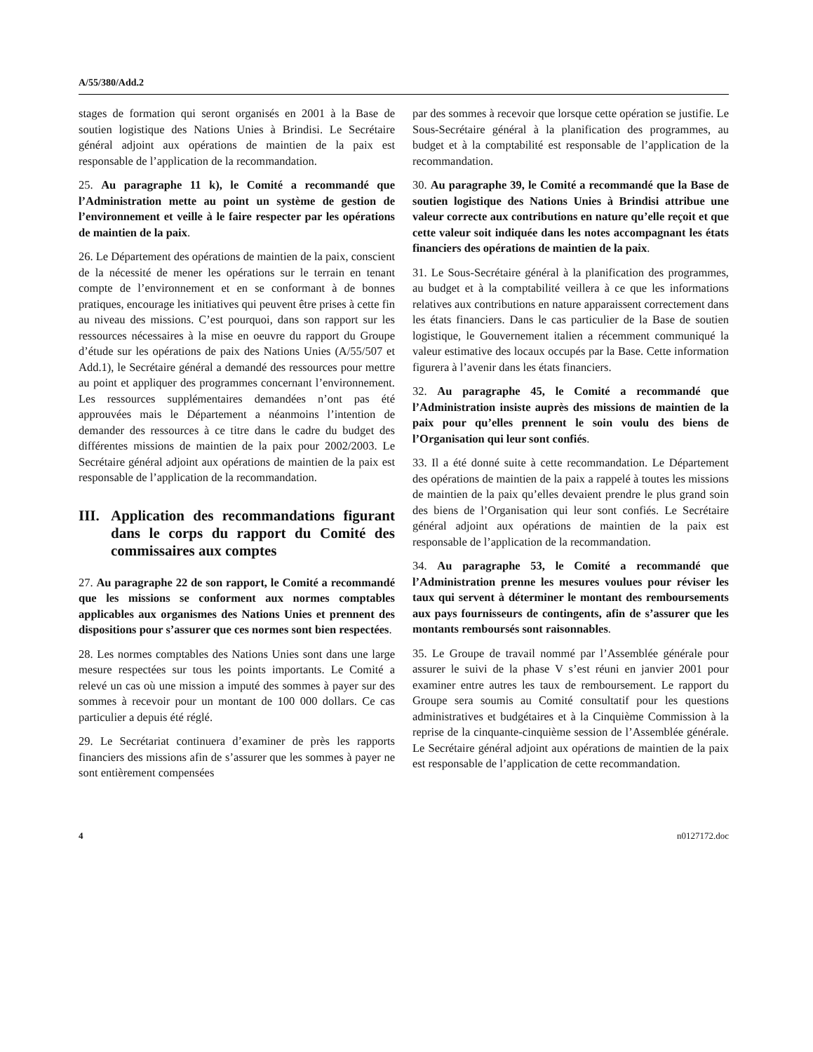A/55/380/Add.2
stages de formation qui seront organisés en 2001 à la Base de soutien logistique des Nations Unies à Brindisi. Le Secrétaire général adjoint aux opérations de maintien de la paix est responsable de l’application de la recommandation.
25. Au paragraphe 11 k), le Comité a recommandé que l’Administration mette au point un système de gestion de l’environnement et veille à le faire respecter par les opérations de maintien de la paix.
26. Le Département des opérations de maintien de la paix, conscient de la nécessité de mener les opérations sur le terrain en tenant compte de l’environnement et en se conformant à de bonnes pratiques, encourage les initiatives qui peuvent être prises à cette fin au niveau des missions. C’est pourquoi, dans son rapport sur les ressources nécessaires à la mise en oeuvre du rapport du Groupe d’étude sur les opérations de paix des Nations Unies (A/55/507 et Add.1), le Secrétaire général a demandé des ressources pour mettre au point et appliquer des programmes concernant l’environnement. Les ressources supplémentaires demandées n’ont pas été approuvées mais le Département a néanmoins l’intention de demander des ressources à ce titre dans le cadre du budget des différentes missions de maintien de la paix pour 2002/2003. Le Secrétaire général adjoint aux opérations de maintien de la paix est responsable de l’application de la recommandation.
III. Application des recommandations figurant dans le corps du rapport du Comité des commissaires aux comptes
27. Au paragraphe 22 de son rapport, le Comité a recommandé que les missions se conforment aux normes comptables applicables aux organismes des Nations Unies et prennent des dispositions pour s’assurer que ces normes sont bien respectées.
28. Les normes comptables des Nations Unies sont dans une large mesure respectées sur tous les points importants. Le Comité a relevé un cas où une mission a imputé des sommes à payer sur des sommes à recevoir pour un montant de 100 000 dollars. Ce cas particulier a depuis été réglé.
29. Le Secrétariat continuera d’examiner de près les rapports financiers des missions afin de s’assurer que les sommes à payer ne sont entièrement compensées
par des sommes à recevoir que lorsque cette opération se justifie. Le Sous-Secrétaire général à la planification des programmes, au budget et à la comptabilité est responsable de l’application de la recommandation.
30. Au paragraphe 39, le Comité a recommandé que la Base de soutien logistique des Nations Unies à Brindisi attribue une valeur correcte aux contributions en nature qu’elle reçoit et que cette valeur soit indiquée dans les notes accompagnant les états financiers des opérations de maintien de la paix.
31. Le Sous-Secrétaire général à la planification des programmes, au budget et à la comptabilité veillera à ce que les informations relatives aux contributions en nature apparaissent correctement dans les états financiers. Dans le cas particulier de la Base de soutien logistique, le Gouvernement italien a récemment communiqué la valeur estimative des locaux occupés par la Base. Cette information figurera à l’avenir dans les états financiers.
32. Au paragraphe 45, le Comité a recommandé que l’Administration insiste auprès des missions de maintien de la paix pour qu’elles prennent le soin voulu des biens de l’Organisation qui leur sont confiés.
33. Il a été donné suite à cette recommandation. Le Département des opérations de maintien de la paix a rappelé à toutes les missions de maintien de la paix qu’elles devaient prendre le plus grand soin des biens de l’Organisation qui leur sont confiés. Le Secrétaire général adjoint aux opérations de maintien de la paix est responsable de l’application de la recommandation.
34. Au paragraphe 53, le Comité a recommandé que l’Administration prenne les mesures voulues pour réviser les taux qui servent à déterminer le montant des remboursements aux pays fournisseurs de contingents, afin de s’assurer que les montants remboursés sont raisonnables.
35. Le Groupe de travail nommé par l’Assemblée générale pour assurer le suivi de la phase V s’est réuni en janvier 2001 pour examiner entre autres les taux de remboursement. Le rapport du Groupe sera soumis au Comité consultatif pour les questions administratives et budgétaires et à la Cinquième Commission à la reprise de la cinquante-cinquième session de l’Assemblée générale. Le Secrétaire général adjoint aux opérations de maintien de la paix est responsable de l’application de cette recommandation.
4 n0127172.doc